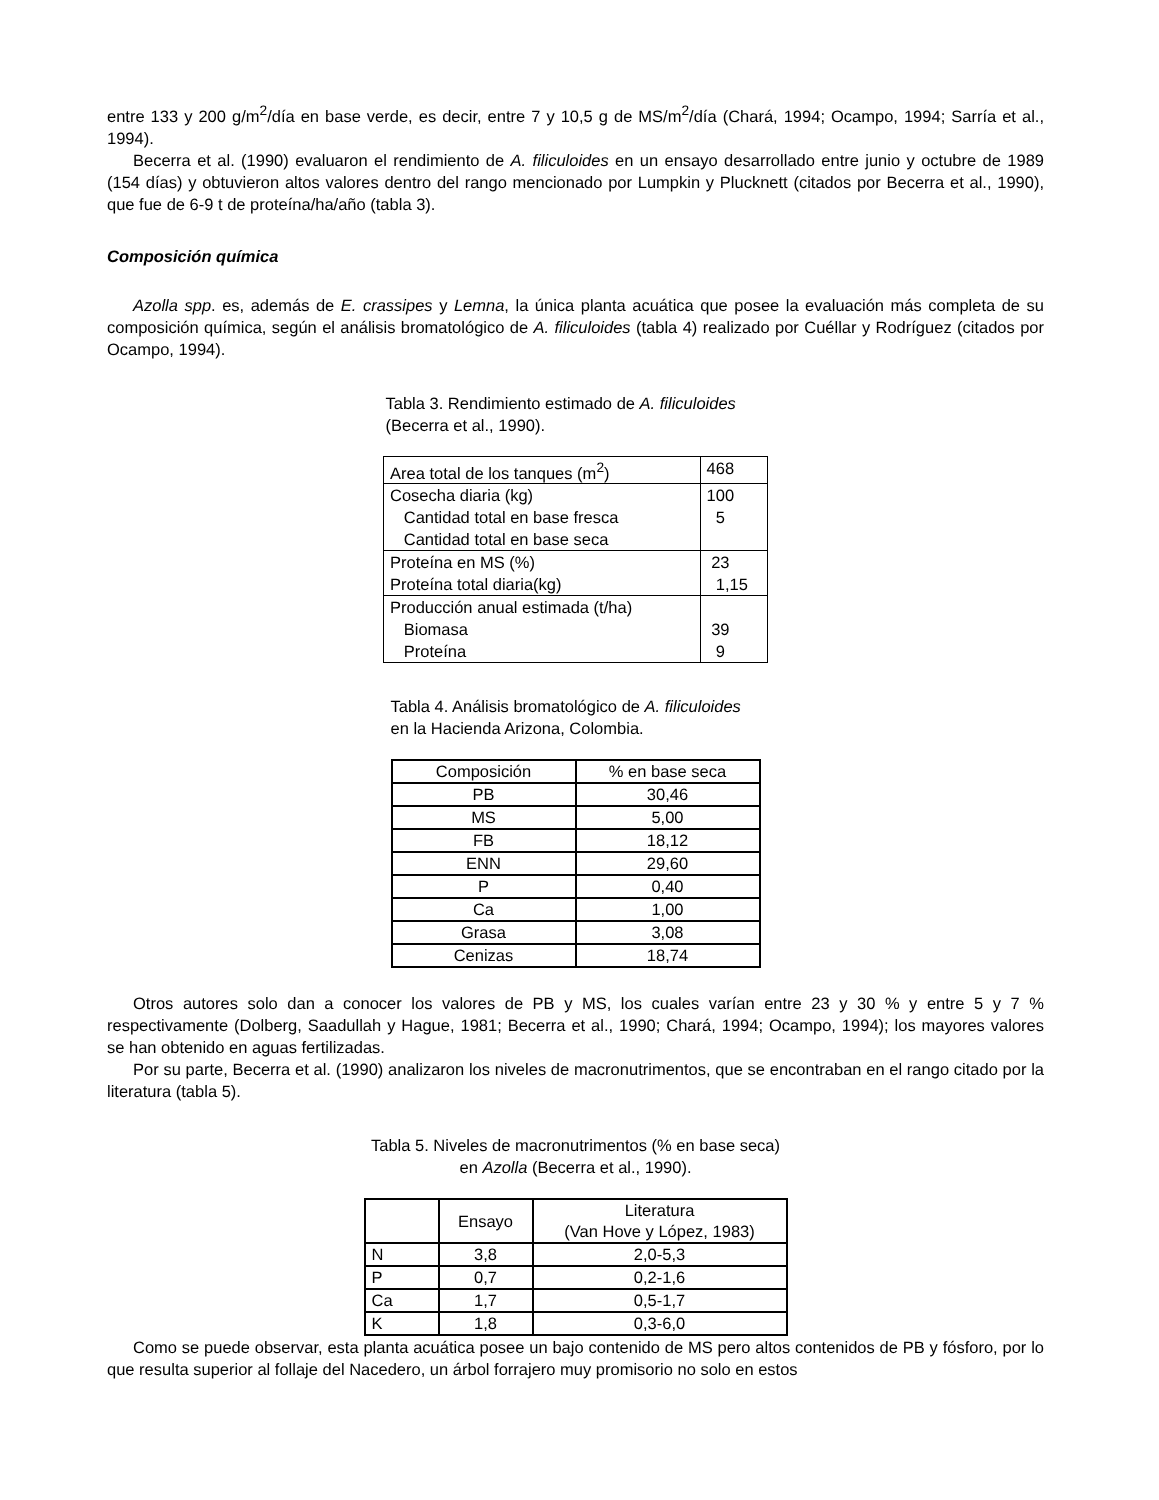entre 133 y 200 g/m<sup>2</sup>/día en base verde, es decir, entre 7 y 10,5 g de MS/m<sup>2</sup>/día (Chará, 1994; Ocampo, 1994; Sarría et al., 1994).
Becerra et al. (1990) evaluaron el rendimiento de A. filiculoides en un ensayo desarrollado entre junio y octubre de 1989 (154 días) y obtuvieron altos valores dentro del rango mencionado por Lumpkin y Plucknett (citados por Becerra et al., 1990), que fue de 6-9 t de proteína/ha/año (tabla 3).
Composición química
Azolla spp. es, además de E. crassipes y Lemna, la única planta acuática que posee la evaluación más completa de su composición química, según el análisis bromatológico de A. filiculoides (tabla 4) realizado por Cuéllar y Rodríguez (citados por Ocampo, 1994).
Tabla 3. Rendimiento estimado de A. filiculoides (Becerra et al., 1990).
| Area total de los tanques (m<sup>2</sup>) | 468 |
| Cosecha diaria (kg) Cantidad total en base fresca Cantidad total en base seca | 100 5 |
| Proteína en MS (%) Proteína total diaria(kg) | 23 1,15 |
| Producción anual estimada (t/ha) Biomasa Proteína | 39 9 |
Tabla 4. Análisis bromatológico de A. filiculoides en la Hacienda Arizona, Colombia.
| Composición | % en base seca |
| --- | --- |
| PB | 30,46 |
| MS | 5,00 |
| FB | 18,12 |
| ENN | 29,60 |
| P | 0,40 |
| Ca | 1,00 |
| Grasa | 3,08 |
| Cenizas | 18,74 |
Otros autores solo dan a conocer los valores de PB y MS, los cuales varían entre 23 y 30 % y entre 5 y 7 % respectivamente (Dolberg, Saadullah y Hague, 1981; Becerra et al., 1990; Chará, 1994; Ocampo, 1994); los mayores valores se han obtenido en aguas fertilizadas.
Por su parte, Becerra et al. (1990) analizaron los niveles de macronutrimentos, que se encontraban en el rango citado por la literatura (tabla 5).
Tabla 5. Niveles de macronutrimentos (% en base seca) en Azolla (Becerra et al., 1990).
| | Ensayo | Literatura (Van Hove y López, 1983) |
| --- | --- | --- |
| N | 3,8 | 2,0-5,3 |
| P | 0,7 | 0,2-1,6 |
| Ca | 1,7 | 0,5-1,7 |
| K | 1,8 | 0,3-6,0 |
Como se puede observar, esta planta acuática posee un bajo contenido de MS pero altos contenidos de PB y fósforo, por lo que resulta superior al follaje del Nacedero, un árbol forrajero muy promisorio no solo en estos